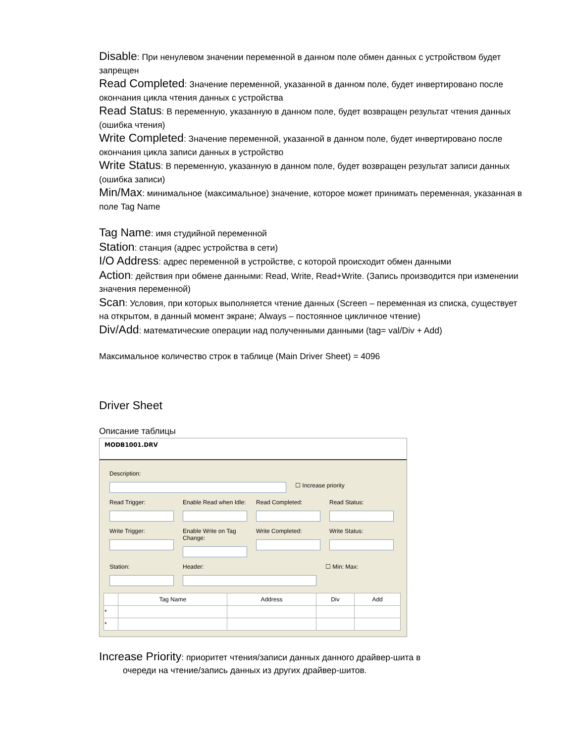Disable: При ненулевом значении переменной в данном поле обмен данных с устройством будет запрещен
Read Completed: Значение переменной, указанной в данном поле, будет инвертировано после окончания цикла чтения данных с устройства
Read Status: В переменную, указанную в данном поле, будет возвращен результат чтения данных (ошибка чтения)
Write Completed: Значение переменной, указанной в данном поле, будет инвертировано после окончания цикла записи данных в устройство
Write Status: В переменную, указанную в данном поле, будет возвращен результат записи данных (ошибка записи)
Min/Max: минимальное (максимальное) значение, которое может принимать переменная, указанная в поле Tag Name
Tag Name: имя студийной переменной
Station: станция (адрес устройства в сети)
I/O Address: адрес переменной в устройстве, с которой происходит обмен данными
Action: действия при обмене данными: Read, Write, Read+Write. (Запись производится при изменении значения переменной)
Scan: Условия, при которых выполняется чтение данных (Screen – переменная из списка, существует на открытом, в данный момент экране; Always – постоянное цикличное чтение)
Div/Add: математические операции над полученными данными (tag= val/Div + Add)
Максимальное количество строк в таблице (Main Driver Sheet) = 4096
Driver Sheet
Описание таблицы
MODB1001.DRV
Description:
☐ Increase priority
Read Trigger: Enable Read when Idle:
Read Completed: Read Status:
Write Trigger: Enable Write on Tag Change:
Write Completed: Write Status:
Station: Header: ☐ Min: Max:
| | Tag Name | Address | Div | Add |
| --- | --- | --- | --- | --- |
| * | | | | |
| * | | | | |
Increase Priority: приоритет чтения/записи данных данного драйвер-шита в
очереди на чтение/запись данных из других драйвер-шитов.